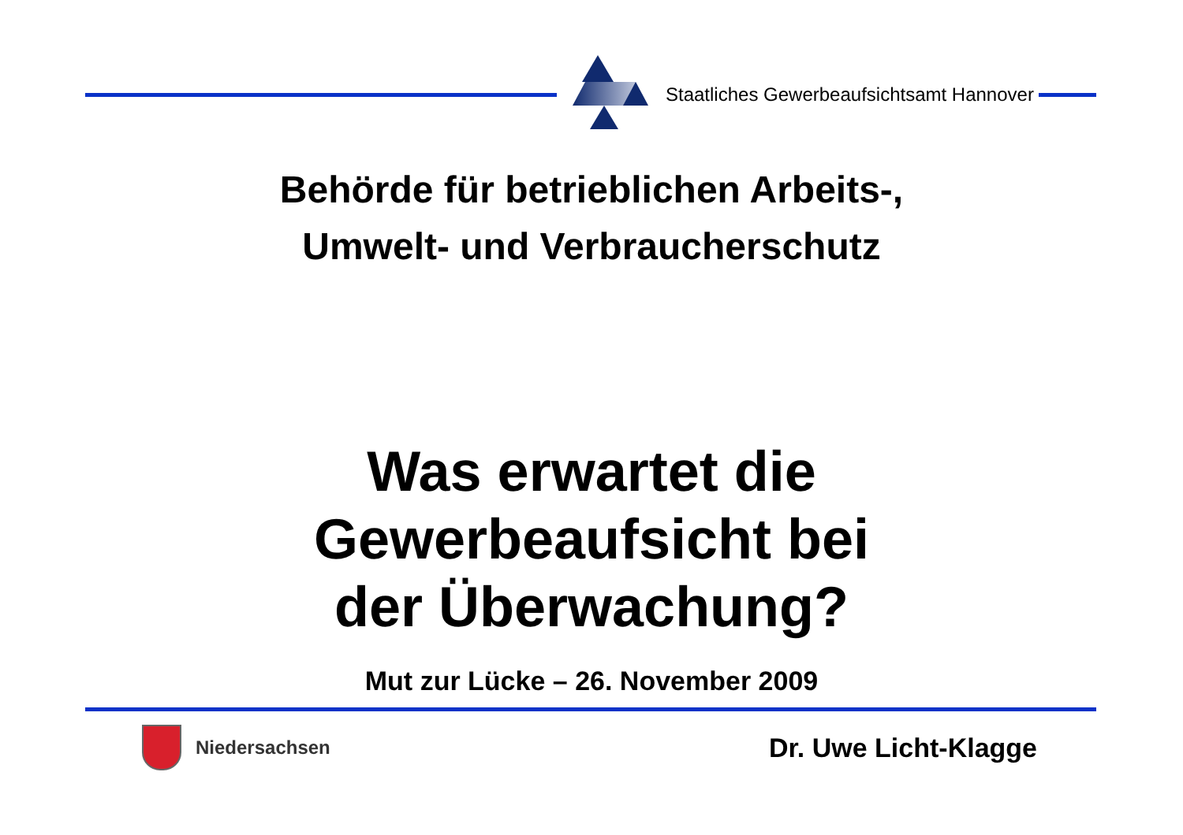Staatliches Gewerbeaufsichtsamt Hannover
Behörde für betrieblichen Arbeits-,
Umwelt- und Verbraucherschutz
Was erwartet die
Gewerbeaufsicht bei
der Überwachung?
Mut zur Lücke – 26. November 2009
Niedersachsen
Dr. Uwe Licht-Klagge